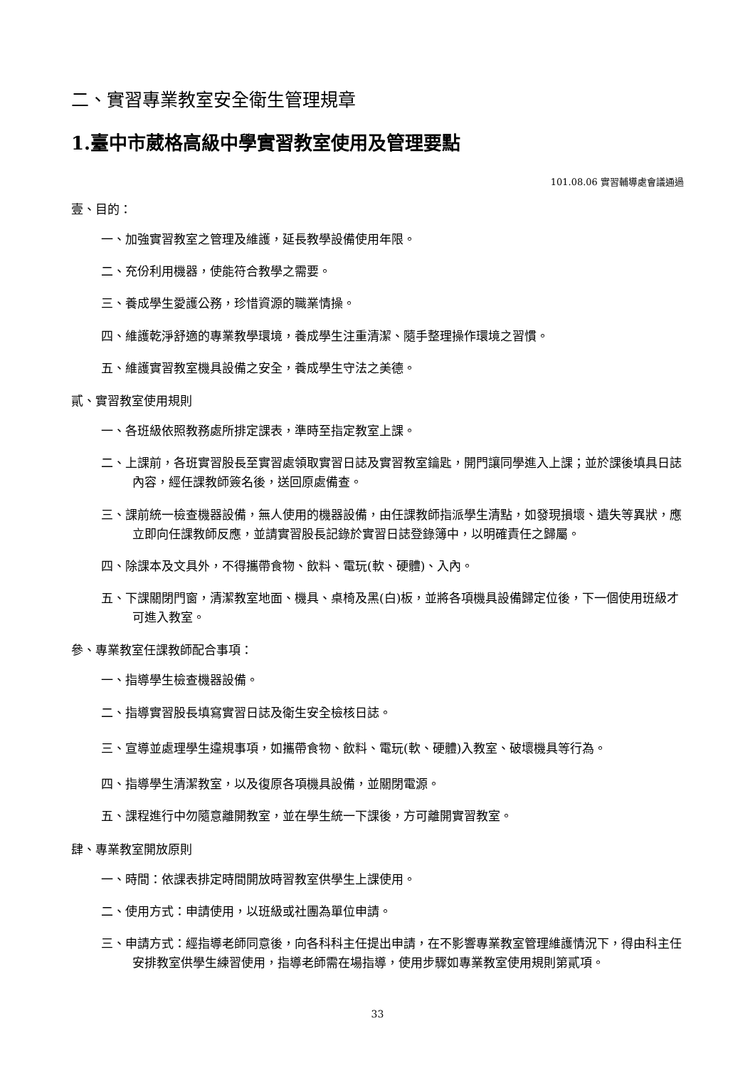二、實習專業教室安全衛生管理規章
1.臺中市葳格高級中學實習教室使用及管理要點
101.08.06 實習輔導處會議通過
壹、目的：
一、加強實習教室之管理及維護，延長教學設備使用年限。
二、充份利用機器，使能符合教學之需要。
三、養成學生愛護公務，珍惜資源的職業情操。
四、維護乾淨舒適的專業教學環境，養成學生注重清潔、隨手整理操作環境之習慣。
五、維護實習教室機具設備之安全，養成學生守法之美德。
貳、實習教室使用規則
一、各班級依照教務處所排定課表，準時至指定教室上課。
二、上課前，各班實習股長至實習處領取實習日誌及實習教室鑰匙，開門讓同學進入上課；並於課後填具日誌內容，經任課教師簽名後，送回原處備查。
三、課前統一檢查機器設備，無人使用的機器設備，由任課教師指派學生清點，如發現損壞、遺失等異狀，應立即向任課教師反應，並請實習股長記錄於實習日誌登錄簿中，以明確責任之歸屬。
四、除課本及文具外，不得攜帶食物、飲料、電玩(軟、硬體)、入內。
五、下課關閉門窗，清潔教室地面、機具、桌椅及黑(白)板，並將各項機具設備歸定位後，下一個使用班級才可進入教室。
參、專業教室任課教師配合事項：
一、指導學生檢查機器設備。
二、指導實習股長填寫實習日誌及衛生安全檢核日誌。
三、宣導並處理學生違規事項，如攜帶食物、飲料、電玩(軟、硬體)入教室、破壞機具等行為。
四、指導學生清潔教室，以及復原各項機具設備，並關閉電源。
五、課程進行中勿隨意離開教室，並在學生統一下課後，方可離開實習教室。
肆、專業教室開放原則
一、時間：依課表排定時間開放時習教室供學生上課使用。
二、使用方式：申請使用，以班級或社團為單位申請。
三、申請方式：經指導老師同意後，向各科科主任提出申請，在不影響專業教室管理維護情況下，得由科主任安排教室供學生練習使用，指導老師需在場指導，使用步驟如專業教室使用規則第貳項。
33